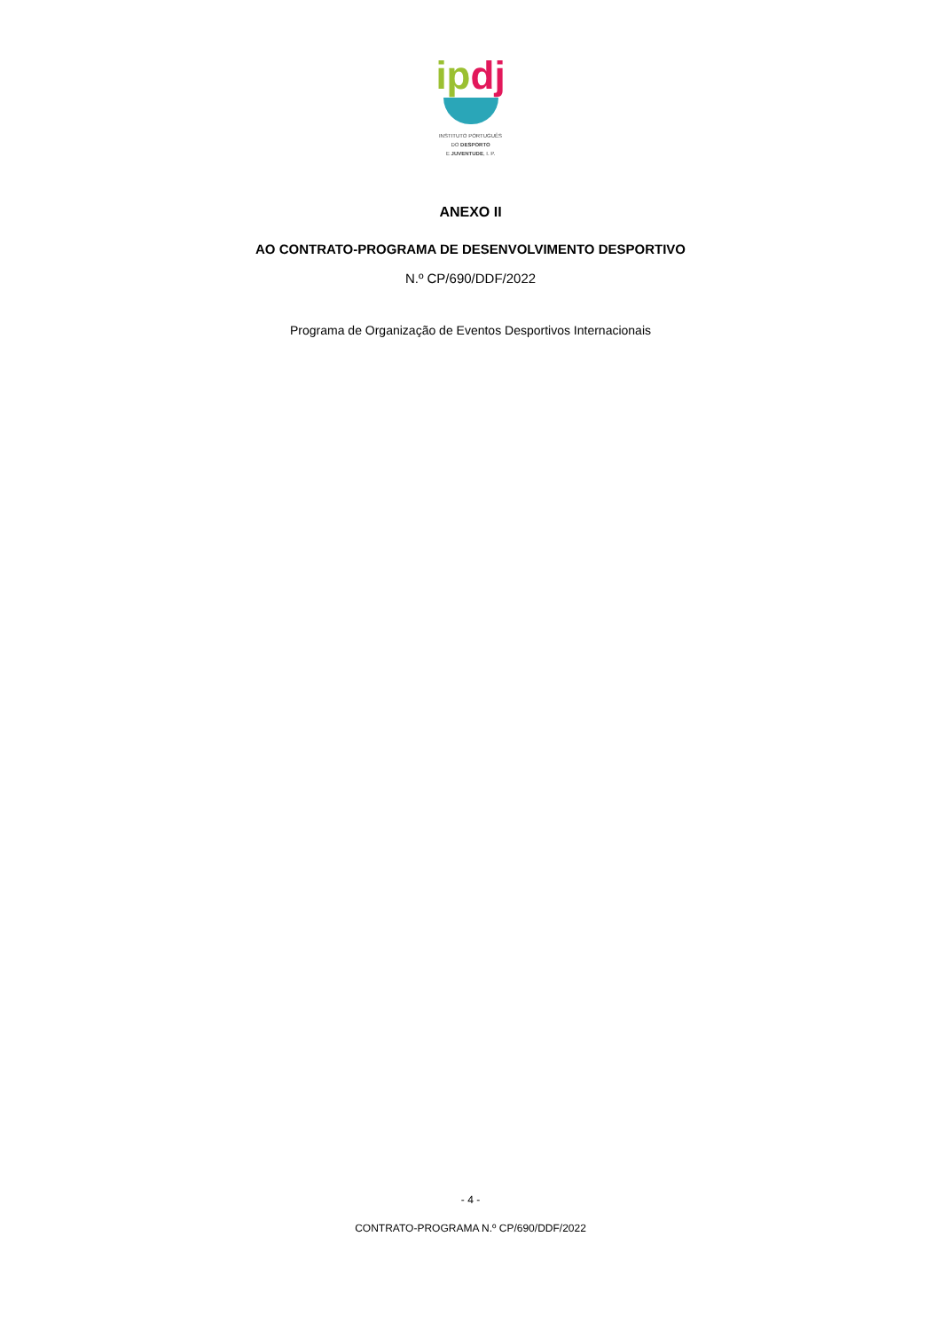ip dj
INSTITUTO PORTUGUÊS
DO DESPORTO
E JUVENTUDE, I. P.
ANEXO II
AO CONTRATO-PROGRAMA DE DESENVOLVIMENTO DESPORTIVO
N.º CP/690/DDF/2022
Programa de Organização de Eventos Desportivos Internacionais
- 4 -
CONTRATO-PROGRAMA N.º CP/690/DDF/2022